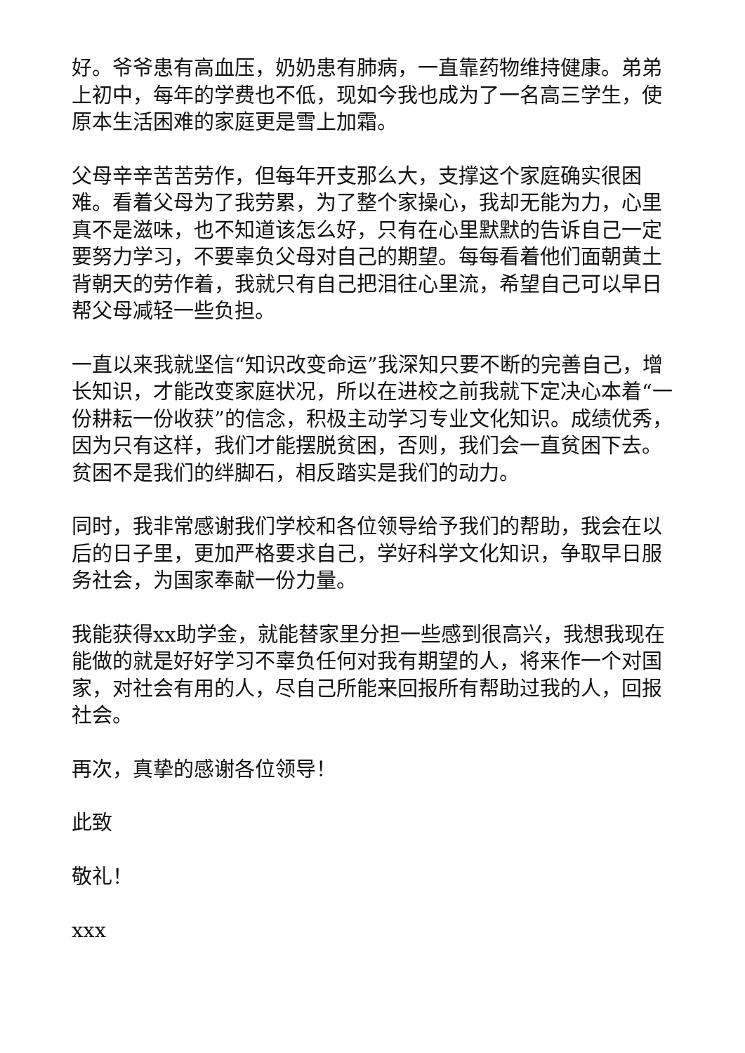好。爷爷患有高血压，奶奶患有肺病，一直靠药物维持健康。弟弟上初中，每年的学费也不低，现如今我也成为了一名高三学生，使原本生活困难的家庭更是雪上加霜。
父母辛辛苦苦劳作，但每年开支那么大，支撑这个家庭确实很困难。看着父母为了我劳累，为了整个家操心，我却无能为力，心里真不是滋味，也不知道该怎么好，只有在心里默默的告诉自己一定要努力学习，不要辜负父母对自己的期望。每每看着他们面朝黄土背朝天的劳作着，我就只有自己把泪往心里流，希望自己可以早日帮父母减轻一些负担。
一直以来我就坚信“知识改变命运”我深知只要不断的完善自己，增长知识，才能改变家庭状况，所以在进校之前我就下定决心本着“一份耕耘一份收获”的信念，积极主动学习专业文化知识。成绩优秀，因为只有这样，我们才能摆脱贫困，否则，我们会一直贫困下去。贫困不是我们的绊脚石，相反踏实是我们的动力。
同时，我非常感谢我们学校和各位领导给予我们的帮助，我会在以后的日子里，更加严格要求自己，学好科学文化知识，争取早日服务社会，为国家奉献一份力量。
我能获得xx助学金，就能替家里分担一些感到很高兴，我想我现在能做的就是好好学习不辜负任何对我有期望的人，将来作一个对国家，对社会有用的人，尽自己所能来回报所有帮助过我的人，回报社会。
再次，真挚的感谢各位领导！
此致
敬礼！
xxx